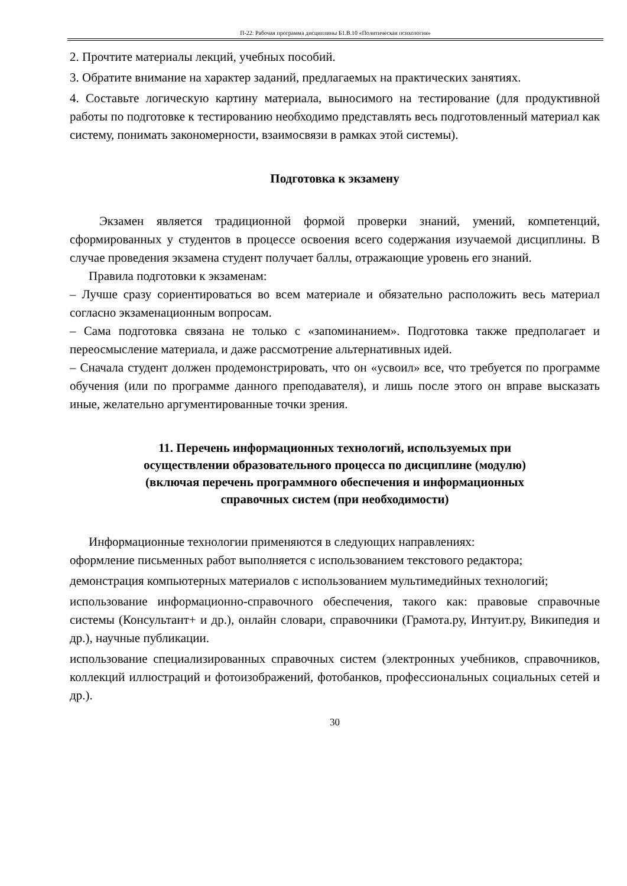П-22: Рабочая программа дисциплины Б1.В.10 «Политическая психология»
2. Прочтите материалы лекций, учебных пособий.
3. Обратите внимание на характер заданий, предлагаемых на практических занятиях.
4. Составьте логическую картину материала, выносимого на тестирование (для продуктивной работы по подготовке к тестированию необходимо представлять весь подготовленный материал как систему, понимать закономерности, взаимосвязи в рамках этой системы).
Подготовка к экзамену
Экзамен является традиционной формой проверки знаний, умений, компетенций, сформированных у студентов в процессе освоения всего содержания изучаемой дисциплины. В случае проведения экзамена студент получает баллы, отражающие уровень его знаний.
Правила подготовки к экзаменам:
– Лучше сразу сориентироваться во всем материале и обязательно расположить весь материал согласно экзаменационным вопросам.
– Сама подготовка связана не только с «запоминанием». Подготовка также предполагает и переосмысление материала, и даже рассмотрение альтернативных идей.
– Сначала студент должен продемонстрировать, что он «усвоил» все, что требуется по программе обучения (или по программе данного преподавателя), и лишь после этого он вправе высказать иные, желательно аргументированные точки зрения.
11. Перечень информационных технологий, используемых при
осуществлении образовательного процесса по дисциплине (модулю)
(включая перечень программного обеспечения и информационных
справочных систем (при необходимости)
Информационные технологии применяются в следующих направлениях:
оформление письменных работ выполняется с использованием текстового редактора;
демонстрация компьютерных материалов с использованием мультимедийных технологий;
использование информационно-справочного обеспечения, такого как: правовые справочные системы (Консультант+ и др.), онлайн словари, справочники (Грамота.ру, Интуит.ру, Википедия и др.), научные публикации.
использование специализированных справочных систем (электронных учебников, справочников, коллекций иллюстраций и фотоизображений, фотобанков, профессиональных социальных сетей и др.).
30